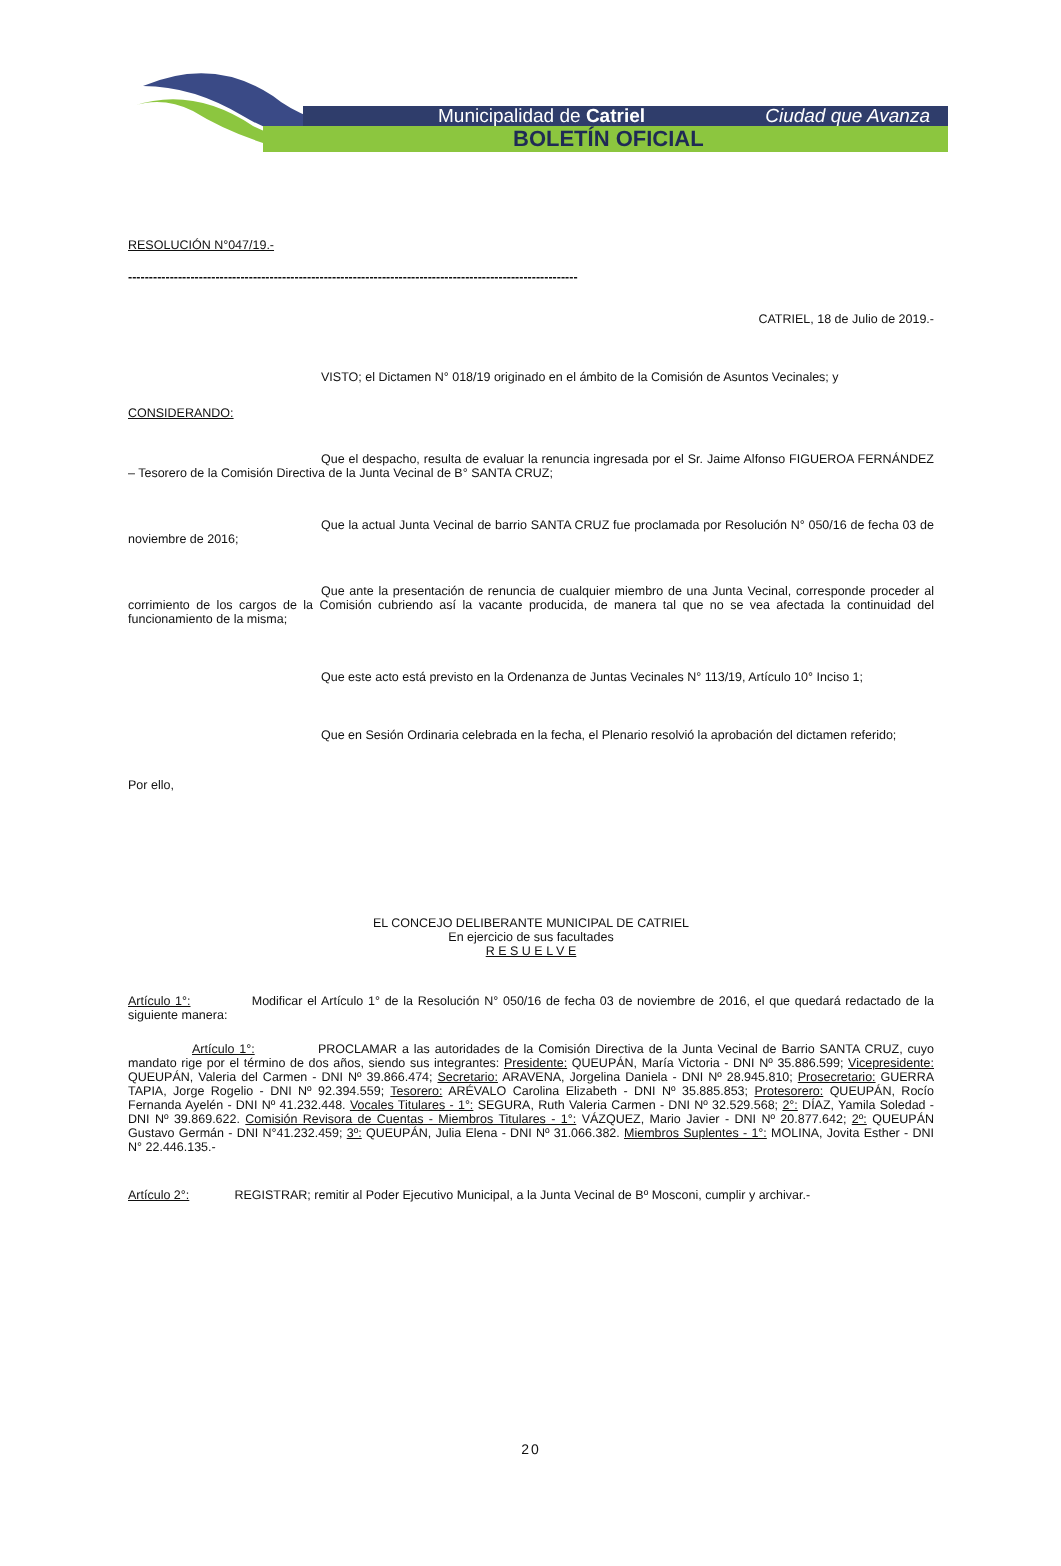Municipalidad de Catriel Ciudad que Avanza
BOLETÍN OFICIAL
RESOLUCIÓN N°047/19.-
------------------------------------------------------------------------------------------------------------
CATRIEL, 18 de Julio de 2019.-
VISTO; el Dictamen N° 018/19 originado en el ámbito de la Comisión de Asuntos Vecinales; y
CONSIDERANDO:
Que el despacho, resulta de evaluar la renuncia ingresada por el Sr. Jaime Alfonso FIGUEROA FERNÁNDEZ – Tesorero de la Comisión Directiva de la Junta Vecinal de B° SANTA CRUZ;
Que la actual Junta Vecinal de barrio SANTA CRUZ fue proclamada por Resolución N° 050/16 de fecha 03 de noviembre de 2016;
Que ante la presentación de renuncia de cualquier miembro de una Junta Vecinal, corresponde proceder al corrimiento de los cargos de la Comisión cubriendo así la vacante producida, de manera tal que no se vea afectada la continuidad del funcionamiento de la misma;
Que este acto está previsto en la Ordenanza de Juntas Vecinales N° 113/19, Artículo 10° Inciso 1;
Que en Sesión Ordinaria celebrada en la fecha, el Plenario resolvió la aprobación del dictamen referido;
Por ello,
EL CONCEJO DELIBERANTE MUNICIPAL DE CATRIEL
En ejercicio de sus facultades
R E S U E L V E
Artículo 1°: Modificar el Artículo 1° de la Resolución N° 050/16 de fecha 03 de noviembre de 2016, el que quedará redactado de la siguiente manera:
Artículo 1°: PROCLAMAR a las autoridades de la Comisión Directiva de la Junta Vecinal de Barrio SANTA CRUZ, cuyo mandato rige por el término de dos años, siendo sus integrantes: Presidente: QUEUPÁN, María Victoria - DNI Nº 35.886.599; Vicepresidente: QUEUPÁN, Valeria del Carmen - DNI Nº 39.866.474; Secretario: ARAVENA, Jorgelina Daniela - DNI Nº 28.945.810; Prosecretario: GUERRA TAPIA, Jorge Rogelio - DNI Nº 92.394.559; Tesorero: ARÉVALO Carolina Elizabeth - DNI Nº 35.885.853; Protesorero: QUEUPÁN, Rocío Fernanda Ayelén - DNI Nº 41.232.448. Vocales Titulares - 1°: SEGURA, Ruth Valeria Carmen - DNI Nº 32.529.568; 2°: DÍAZ, Yamila Soledad - DNI Nº 39.869.622. Comisión Revisora de Cuentas - Miembros Titulares - 1°: VÁZQUEZ, Mario Javier - DNI Nº 20.877.642; 2º: QUEUPÁN Gustavo Germán - DNI N°41.232.459; 3º: QUEUPÁN, Julia Elena - DNI Nº 31.066.382. Miembros Suplentes - 1°: MOLINA, Jovita Esther - DNI N° 22.446.135.-
Artículo 2°: REGISTRAR; remitir al Poder Ejecutivo Municipal, a la Junta Vecinal de Bº Mosconi, cumplir y archivar.-
20